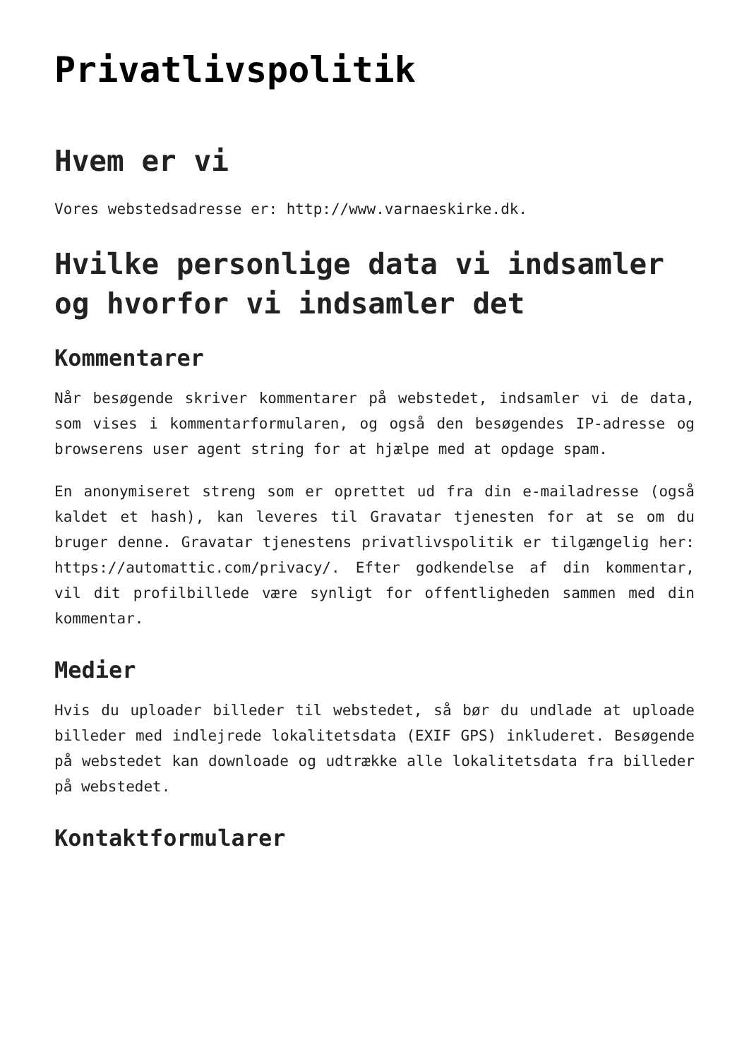Privatlivspolitik
Hvem er vi
Vores webstedsadresse er: http://www.varnaeskirke.dk.
Hvilke personlige data vi indsamler og hvorfor vi indsamler det
Kommentarer
Når besøgende skriver kommentarer på webstedet, indsamler vi de data, som vises i kommentarformularen, og også den besøgendes IP-adresse og browserens user agent string for at hjælpe med at opdage spam.
En anonymiseret streng som er oprettet ud fra din e-mailadresse (også kaldet et hash), kan leveres til Gravatar tjenesten for at se om du bruger denne. Gravatar tjenestens privatlivspolitik er tilgængelig her: https://automattic.com/privacy/. Efter godkendelse af din kommentar, vil dit profilbillede være synligt for offentligheden sammen med din kommentar.
Medier
Hvis du uploader billeder til webstedet, så bør du undlade at uploade billeder med indlejrede lokalitetsdata (EXIF GPS) inkluderet. Besøgende på webstedet kan downloade og udtrække alle lokalitetsdata fra billeder på webstedet.
Kontaktformularer